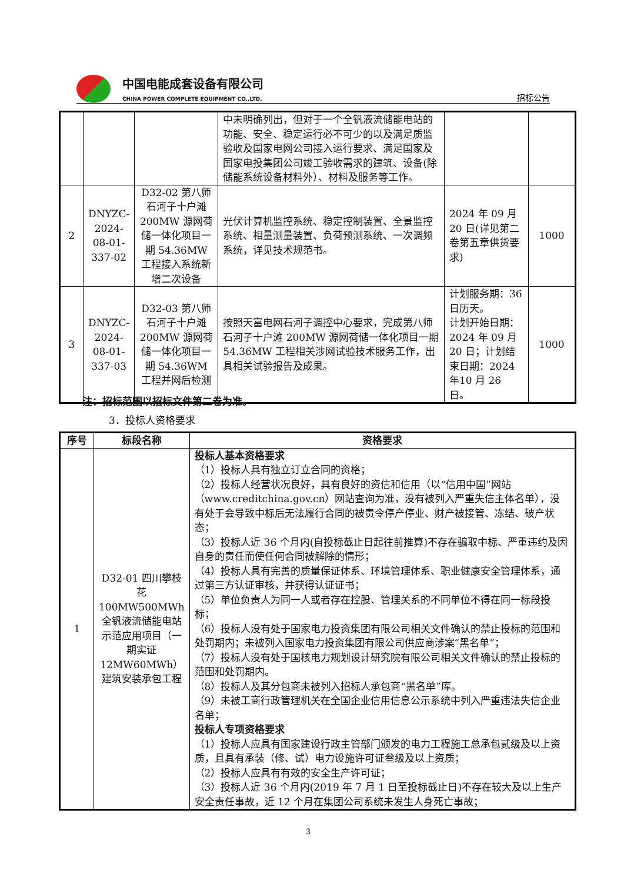中国电能成套设备有限公司
CHINA POWER COMPLETE EQUIPMENT CO.,LTD.
招标公告
| | | | 中未明确列出，但对于一个全钒液流储能电站的功能、安全、稳定运行必不可少的以及满足质监验收及国家电网公司接入运行要求、满足国家及国家电投集团公司竣工验收需求的建筑、设备(除储能系统设备材料外）、材料及服务等工作。 | | |
| 2 | DNYZC-2024-08-01-337-02 | D32-02 第八师石河子十户滩200MW 源网荷储一体化项目一期 54.36MW 工程接入系统新增二次设备 | 光伏计算机监控系统、稳定控制装置、全景监控系统、相量测量装置、负荷预测系统、一次调频系统，详见技术规范书。 | 2024 年 09 月20 日(详见第二卷第五章供货要求) | 1000 |
| 3 | DNYZC-2024-08-01-337-03 | D32-03 第八师石河子十户滩200MW 源网荷储一体化项目一期 54.36WM 工程并网后检测 | 按照天富电网石河子调控中心要求，完成第八师石河子十户滩 200MW 源网荷储一体化项目一期54.36MW 工程相关涉网试验技术服务工作，出具相关试验报告及成果。 | 计划服务期：36日历天。 计划开始日期：2024 年 09 月20 日；计划结束日期：2024 年10 月 26 日。 | 1000 |
注：招标范围以招标文件第二卷为准。
3．投标人资格要求
| 序号 | 标段名称 | 资格要求 |
| --- | --- | --- |
| 1 | D32-01 四川攀枝花100MW500MWh全钒液流储能电站示范应用项目（一期实证12MW60MWh）建筑安装承包工程 | 投标人基本资格要求 （1）投标人具有独立订立合同的资格； （2）投标人经营状况良好，具有良好的资信和信用（以“信用中国”网站（www.creditchina.gov.cn）网站查询为准，没有被列入严重失信主体名单），没有处于会导致中标后无法履行合同的被责令停产停业、财产被接管、冻结、破产状态； （3）投标人近 36 个月内(自投标截止日起往前推算)不存在骗取中标、严重违约及因自身的责任而使任何合同被解除的情形； （4）投标人具有完善的质量保证体系、环境管理体系、职业健康安全管理体系，通过第三方认证审核，并获得认证证书； （5）单位负责人为同一人或者存在控股、管理关系的不同单位不得在同一标段投标； （6）投标人没有处于国家电力投资集团有限公司相关文件确认的禁止投标的范围和处罚期内；未被列入国家电力投资集团有限公司供应商涉案“黑名单”； （7）投标人没有处于国核电力规划设计研究院有限公司相关文件确认的禁止投标的范围和处罚期内。 （8）投标人及其分包商未被列入招标人承包商“黑名单”库。 （9）未被工商行政管理机关在全国企业信用信息公示系统中列入严重违法失信企业名单； 投标人专项资格要求 （1）投标人应具有国家建设行政主管部门颁发的电力工程施工总承包贰级及以上资质，且具有承装（修、试）电力设施许可证叁级及以上资质； （2）投标人应具有有效的安全生产许可证； （3）投标人近 36 个月内(2019 年 7 月 1 日至投标截止日)不存在较大及以上生产安全责任事故，近 12 个月在集团公司系统未发生人身死亡事故； |
3